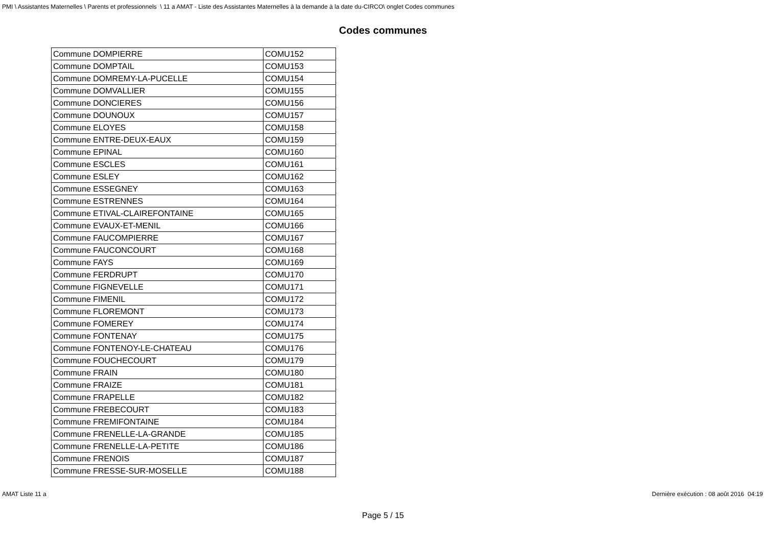PMI \ Assistantes Maternelles \ Parents et professionnels \ 11 a AMAT - Liste des Assistantes Maternelles à la demande à la date du-CIRCO\ onglet Codes communes
Codes communes
| Commune DOMPIERRE | COMU152 |
| Commune DOMPTAIL | COMU153 |
| Commune DOMREMY-LA-PUCELLE | COMU154 |
| Commune DOMVALLIER | COMU155 |
| Commune DONCIERES | COMU156 |
| Commune DOUNOUX | COMU157 |
| Commune ELOYES | COMU158 |
| Commune ENTRE-DEUX-EAUX | COMU159 |
| Commune EPINAL | COMU160 |
| Commune ESCLES | COMU161 |
| Commune ESLEY | COMU162 |
| Commune ESSEGNEY | COMU163 |
| Commune ESTRENNES | COMU164 |
| Commune ETIVAL-CLAIREFONTAINE | COMU165 |
| Commune EVAUX-ET-MENIL | COMU166 |
| Commune FAUCOMPIERRE | COMU167 |
| Commune FAUCONCOURT | COMU168 |
| Commune FAYS | COMU169 |
| Commune FERDRUPT | COMU170 |
| Commune FIGNEVELLE | COMU171 |
| Commune FIMENIL | COMU172 |
| Commune FLOREMONT | COMU173 |
| Commune FOMEREY | COMU174 |
| Commune FONTENAY | COMU175 |
| Commune FONTENOY-LE-CHATEAU | COMU176 |
| Commune FOUCHECOURT | COMU179 |
| Commune FRAIN | COMU180 |
| Commune FRAIZE | COMU181 |
| Commune FRAPELLE | COMU182 |
| Commune FREBECOURT | COMU183 |
| Commune FREMIFONTAINE | COMU184 |
| Commune FRENELLE-LA-GRANDE | COMU185 |
| Commune FRENELLE-LA-PETITE | COMU186 |
| Commune FRENOIS | COMU187 |
| Commune FRESSE-SUR-MOSELLE | COMU188 |
AMAT Liste 11 a Dernière exécution : 08 août 2016 04:19
Page 5 / 15